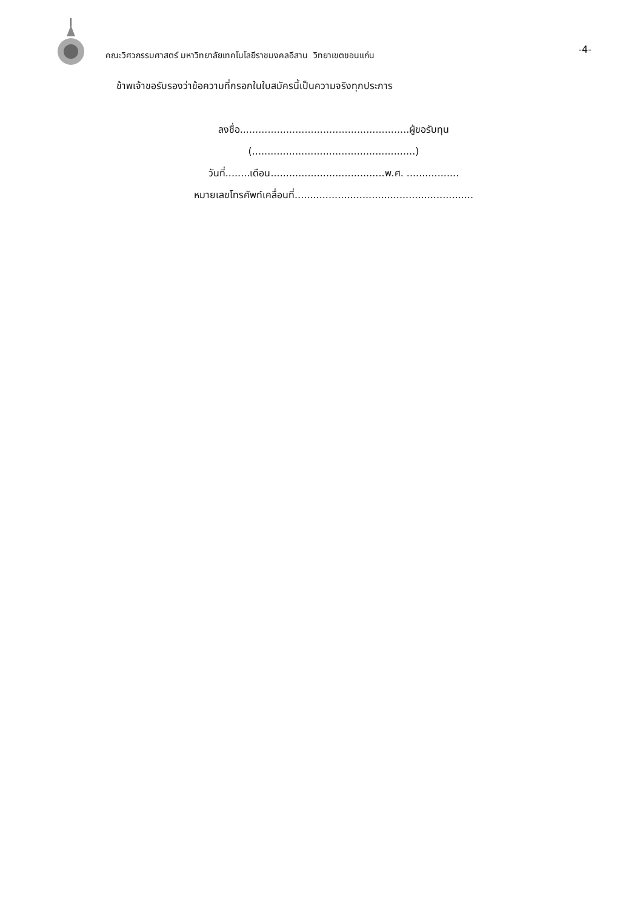คณะวิศวกรรมศาสตร์ มหาวิทยาลัยเทคโนโลยีราชมงคลอีสาน วิทยาเขตขอนแก่น
-4-
ข้าพเจ้าขอรับรองว่าข้อความที่กรอกในใบสมัครนี้เป็นความจริงทุกประการ
ลงชื่อ.......................................................ผู้ขอรับทุน
(.....................................................)
วันที่........เดือน.....................................พ.ศ. .................
หมายเลขโทรศัพท์เคลื่อนที่..........................................................